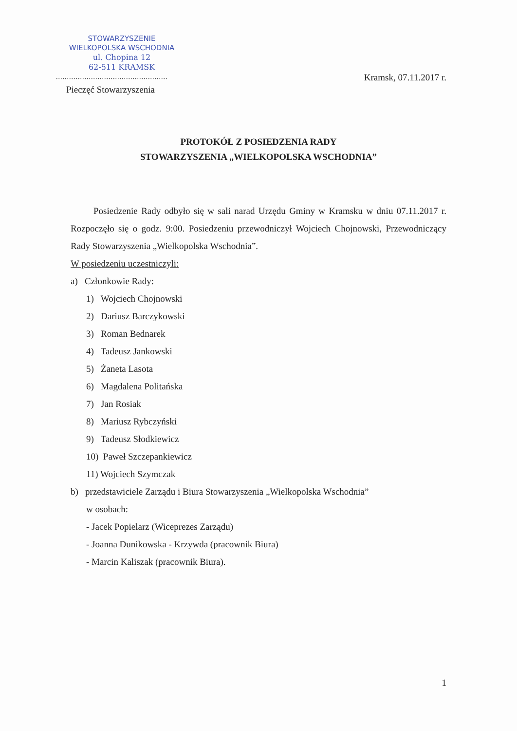STOWARZYSZENIE
WIELKOPOLSKA WSCHODNIA
ul. Chopina 12
62-511 KRAMSK
...................................................
Pieczęć Stowarzyszenia
Kramsk, 07.11.2017 r.
PROTOKÓŁ Z POSIEDZENIA RADY
STOWARZYSZENIA „WIELKOPOLSKA WSCHODNIA”
Posiedzenie Rady odbyło się w sali narad Urzędu Gminy w Kramsku w dniu 07.11.2017 r. Rozpoczęło się o godz. 9:00. Posiedzeniu przewodniczył Wojciech Chojnowski, Przewodniczący Rady Stowarzyszenia „Wielkopolska Wschodnia”.
W posiedzeniu uczestniczyli:
a) Członkowie Rady:
1) Wojciech Chojnowski
2) Dariusz Barczykowski
3) Roman Bednarek
4) Tadeusz Jankowski
5) Żaneta Lasota
6) Magdalena Politańska
7) Jan Rosiak
8) Mariusz Rybczyński
9) Tadeusz Słodkiewicz
10) Paweł Szczepankiewicz
11) Wojciech Szymczak
b) przedstawiciele Zarządu i Biura Stowarzyszenia „Wielkopolska Wschodnia”
w osobach:
- Jacek Popielarz (Wiceprezes Zarządu)
- Joanna Dunikowska - Krzywda (pracownik Biura)
- Marcin Kaliszak (pracownik Biura).
1